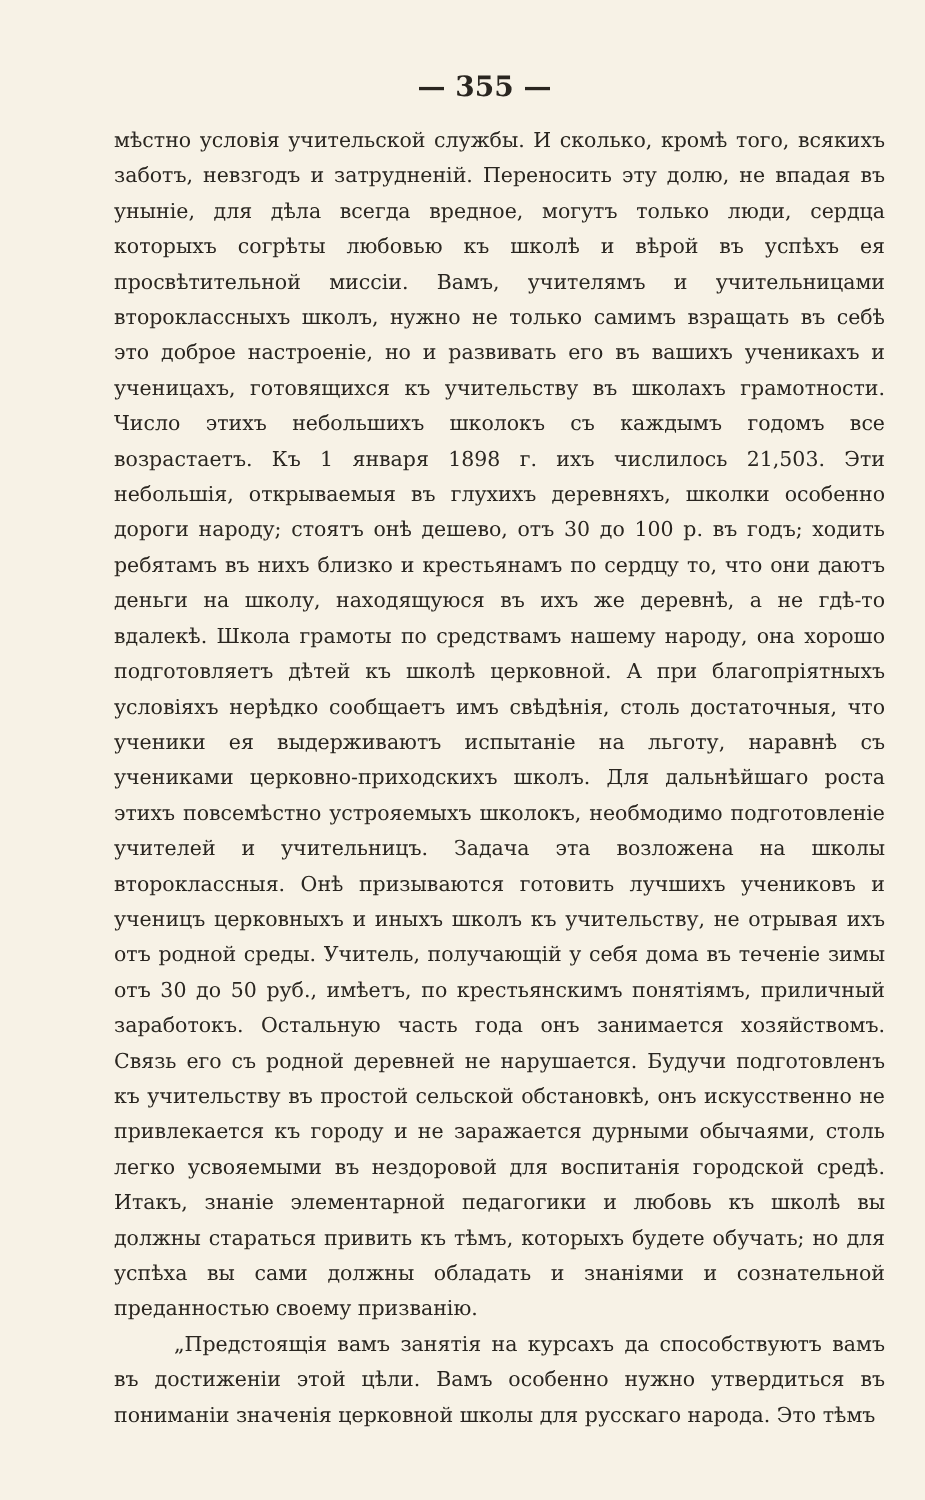— 355 —
мѣстно условія учительской службы. И сколько, кромѣ того, всякихъ заботъ, невзгодъ и затрудненій. Переносить эту долю, не впадая въ уныніе, для дѣла всегда вредное, могутъ только люди, сердца которыхъ согрѣты любовью къ школѣ и вѣрой въ успѣхъ ея просвѣтительной миссіи. Вамъ, учителямъ и учительницами второклассныхъ школъ, нужно не только самимъ взращать въ себѣ это доброе настроеніе, но и развивать его въ вашихъ ученикахъ и ученицахъ, готовящихся къ учительству въ школахъ грамотности. Число этихъ небольшихъ школокъ съ каждымъ годомъ все возрастаетъ. Къ 1 января 1898 г. ихъ числилось 21,503. Эти небольшія, открываемыя въ глухихъ деревняхъ, школки особенно дороги народу; стоятъ онѣ дешево, отъ 30 до 100 р. въ годъ; ходить ребятамъ въ нихъ близко и крестьянамъ по сердцу то, что они даютъ деньги на школу, находящуюся въ ихъ же деревнѣ, а не гдѣ-то вдалекѣ. Школа грамоты по средствамъ нашему народу, она хорошо подготовляетъ дѣтей къ школѣ церковной. А при благопріятныхъ условіяхъ нерѣдко сообщаетъ имъ свѣдѣнія, столь достаточныя, что ученики ея выдерживаютъ испытаніе на льготу, наравнѣ съ учениками церковно-приходскихъ школъ. Для дальнѣйшаго роста этихъ повсемѣстно устрояемыхъ школокъ, необмодимо подготовленіе учителей и учительницъ. Задача эта возложена на школы второклассныя. Онѣ призываются готовить лучшихъ учениковъ и ученицъ церковныхъ и иныхъ школъ къ учительству, не отрывая ихъ отъ родной среды. Учитель, получающій у себя дома въ теченіе зимы отъ 30 до 50 руб., имѣетъ, по крестьянскимъ понятіямъ, приличный заработокъ. Остальную часть года онъ занимается хозяйствомъ. Связь его съ родной деревней не нарушается. Будучи подготовленъ къ учительству въ простой сельской обстановкѣ, онъ искусственно не привлекается къ городу и не заражается дурными обычаями, столь легко усвояемыми въ нездоровой для воспитанія городской средѣ. Итакъ, знаніе элементарной педагогики и любовь къ школѣ вы должны стараться привить къ тѣмъ, которыхъ будете обучать; но для успѣха вы сами должны обладать и знаніями и сознательной преданностью своему призванію.
„Предстоящія вамъ занятія на курсахъ да способствуютъ вамъ въ достиженіи этой цѣли. Вамъ особенно нужно утвердиться въ пониманіи значенія церковной школы для русскаго народа. Это тѣмъ